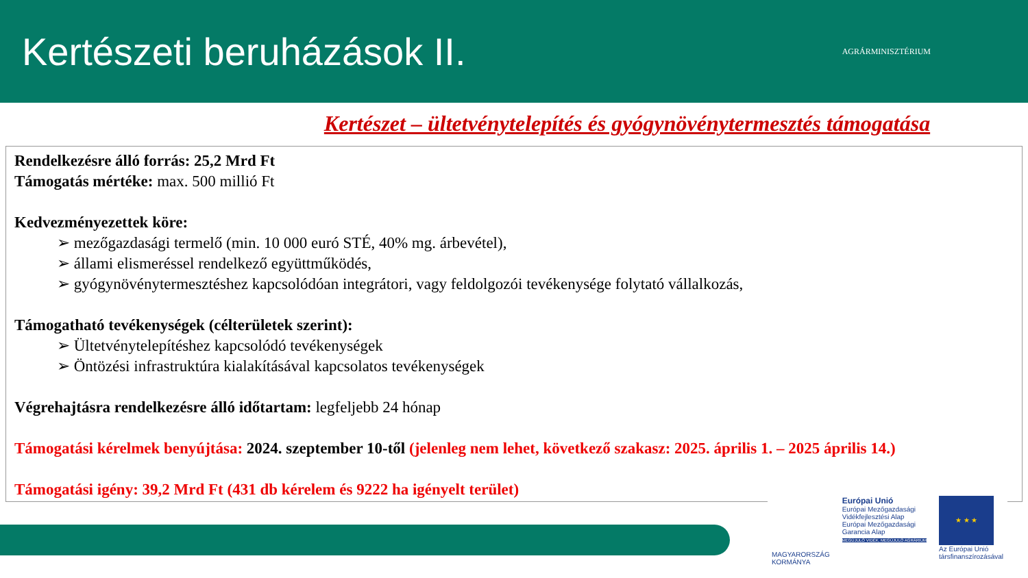Kertészeti beruházások II.
AGRÁRMINISZTÉRIUM
Kertészet – ültetvénytelepítés és gyógynövénytermesztés támogatása
Rendelkezésre álló forrás: 25,2 Mrd Ft
Támogatás mértéke: max. 500 millió Ft
Kedvezményezettek köre:
➢ mezőgazdasági termelő (min. 10 000 euró STÉ, 40% mg. árbevétel),
➢ állami elismeréssel rendelkező együttműködés,
➢ gyógynövénytermesztéshez kapcsolódóan integrátori, vagy feldolgozói tevékenysége folytató vállalkozás,
Támogatható tevékenységek (célterületek szerint):
➢ Ültetvénytelepítéshez kapcsolódó tevékenységek
➢ Öntözési infrastruktúra kialakításával kapcsolatos tevékenységek
Végrehajtásra rendelkezésre álló időtartam: legfeljebb 24 hónap
Támogatási kérelmek benyújtása: 2024. szeptember 10-től (jelenleg nem lehet, következő szakasz: 2025. április 1. – 2025 április 14.)
Támogatási igény: 39,2 Mrd Ft (431 db kérelem és 9222 ha igényelt terület)
MAGYARORSZÁG
KORMÁNYA
Európai Unió
Európai Mezőgazdasági
Vidékfejlesztési Alap
Európai Mezőgazdasági
Garancia Alap
MEGÚJULÓ VIDÉK, MEGÚJULÓ AGRÁRIUM
★ ★ ★
Az Európai Unió
társfinanszírozásával